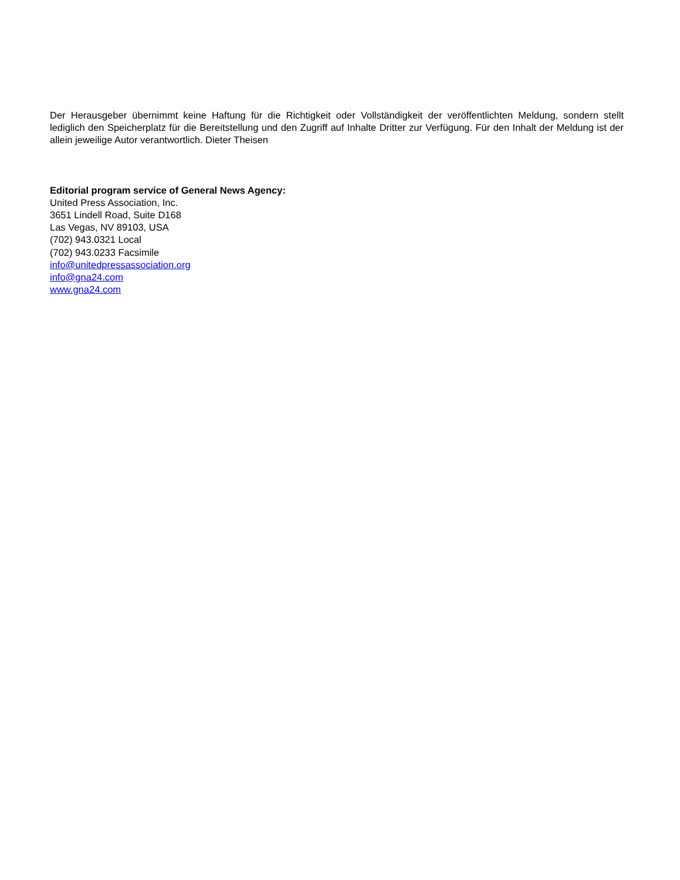Der Herausgeber übernimmt keine Haftung für die Richtigkeit oder Vollständigkeit der veröffentlichten Meldung, sondern stellt lediglich den Speicherplatz für die Bereitstellung und den Zugriff auf Inhalte Dritter zur Verfügung. Für den Inhalt der Meldung ist der allein jeweilige Autor verantwortlich. Dieter Theisen
Editorial program service of General News Agency:
United Press Association, Inc.
3651 Lindell Road, Suite D168
Las Vegas, NV 89103, USA
(702) 943.0321 Local
(702) 943.0233 Facsimile
info@unitedpressassociation.org
info@gna24.com
www.gna24.com